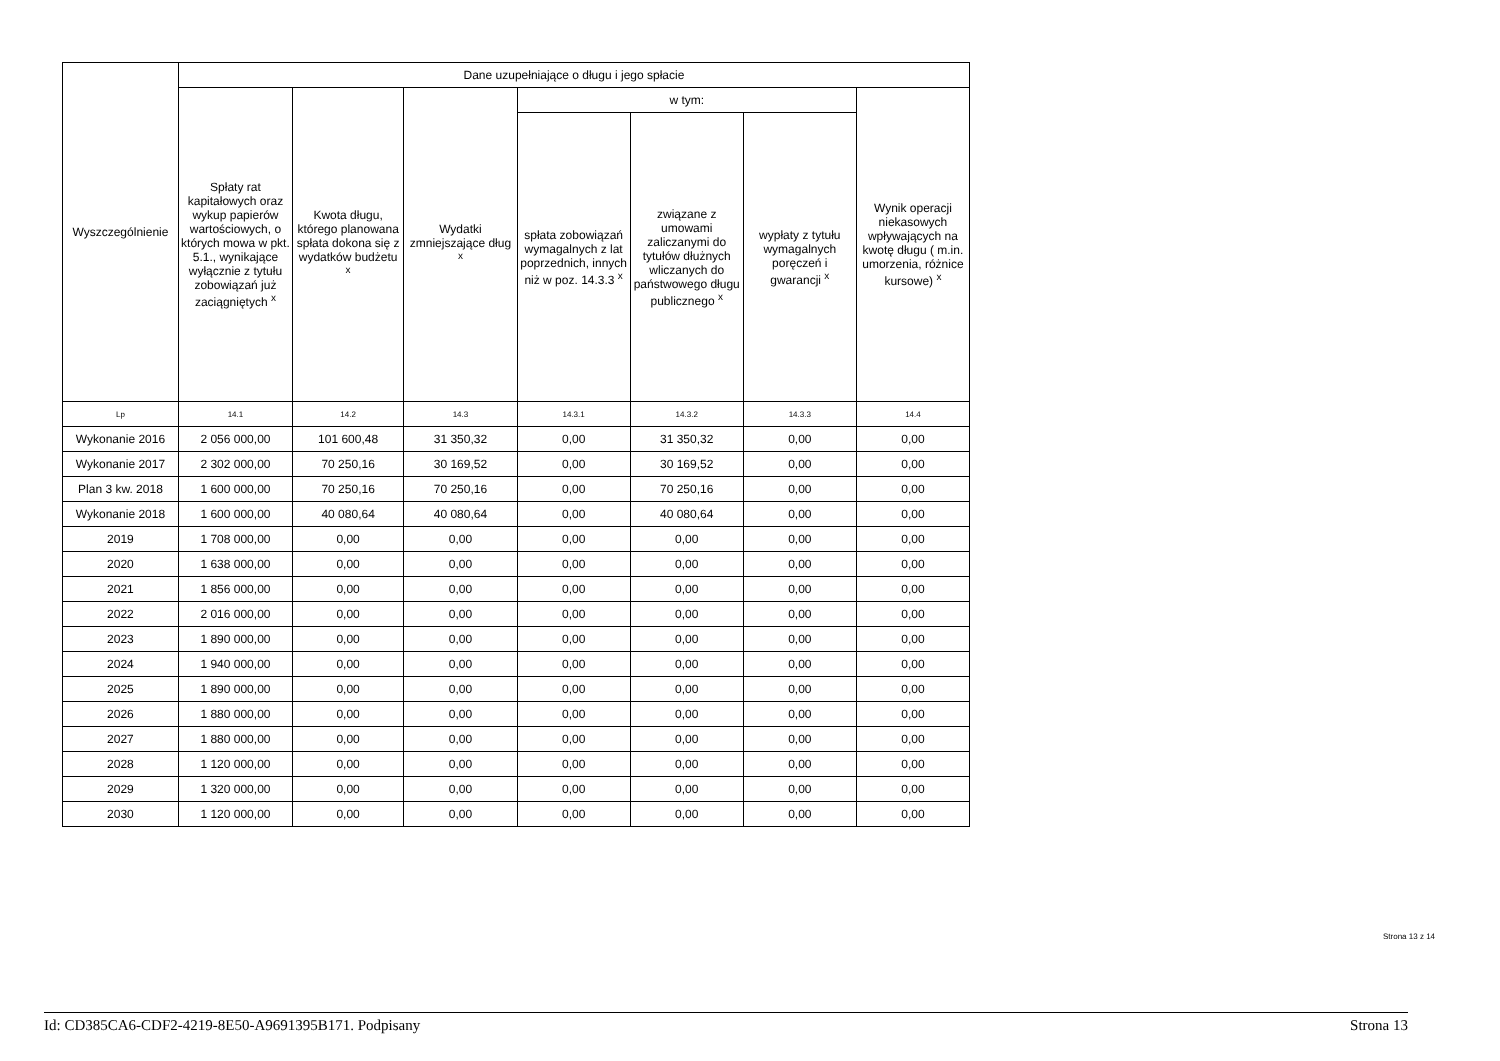| Wyszczególnienie | Dane uzupełniające o długu i jego spłacie | | | | | | |
| --- | --- | --- | --- | --- | --- | --- | --- |
| | Spłaty rat kapitałowych oraz wykup papierów wartościowych, o których mowa w pkt. 5.1., wynikające wyłącznie z tytułu zobowiązań już zaciągniętych <sup>x</sup> | Kwota długu, którego planowana spłata dokona się z wydatków budżetu <sup>x</sup> | Wydatki zmniejszające dług <sup>x</sup> | w tym: | | | Wynik operacji niekasowych wpływających na kwotę długu ( m.in. umorzenia, różnice kursowe) <sup>x</sup> |
| | | | | spłata zobowiązań wymagalnych z lat poprzednich, innych niż w poz. 14.3.3 <sup>x</sup> | związane z umowami zaliczanymi do tytułów dłużnych wliczanych do państwowego długu publicznego <sup>x</sup> | wypłaty z tytułu wymagalnych poręczeń i gwarancji <sup>x</sup> | |
| Lp | 14.1 | 14.2 | 14.3 | 14.3.1 | 14.3.2 | 14.3.3 | 14.4 |
| Wykonanie 2016 | 2 056 000,00 | 101 600,48 | 31 350,32 | 0,00 | 31 350,32 | 0,00 | 0,00 |
| Wykonanie 2017 | 2 302 000,00 | 70 250,16 | 30 169,52 | 0,00 | 30 169,52 | 0,00 | 0,00 |
| Plan 3 kw. 2018 | 1 600 000,00 | 70 250,16 | 70 250,16 | 0,00 | 70 250,16 | 0,00 | 0,00 |
| Wykonanie 2018 | 1 600 000,00 | 40 080,64 | 40 080,64 | 0,00 | 40 080,64 | 0,00 | 0,00 |
| 2019 | 1 708 000,00 | 0,00 | 0,00 | 0,00 | 0,00 | 0,00 | 0,00 |
| 2020 | 1 638 000,00 | 0,00 | 0,00 | 0,00 | 0,00 | 0,00 | 0,00 |
| 2021 | 1 856 000,00 | 0,00 | 0,00 | 0,00 | 0,00 | 0,00 | 0,00 |
| 2022 | 2 016 000,00 | 0,00 | 0,00 | 0,00 | 0,00 | 0,00 | 0,00 |
| 2023 | 1 890 000,00 | 0,00 | 0,00 | 0,00 | 0,00 | 0,00 | 0,00 |
| 2024 | 1 940 000,00 | 0,00 | 0,00 | 0,00 | 0,00 | 0,00 | 0,00 |
| 2025 | 1 890 000,00 | 0,00 | 0,00 | 0,00 | 0,00 | 0,00 | 0,00 |
| 2026 | 1 880 000,00 | 0,00 | 0,00 | 0,00 | 0,00 | 0,00 | 0,00 |
| 2027 | 1 880 000,00 | 0,00 | 0,00 | 0,00 | 0,00 | 0,00 | 0,00 |
| 2028 | 1 120 000,00 | 0,00 | 0,00 | 0,00 | 0,00 | 0,00 | 0,00 |
| 2029 | 1 320 000,00 | 0,00 | 0,00 | 0,00 | 0,00 | 0,00 | 0,00 |
| 2030 | 1 120 000,00 | 0,00 | 0,00 | 0,00 | 0,00 | 0,00 | 0,00 |
Strona 13 z 14
Id: CD385CA6-CDF2-4219-8E50-A9691395B171. Podpisany Strona 13